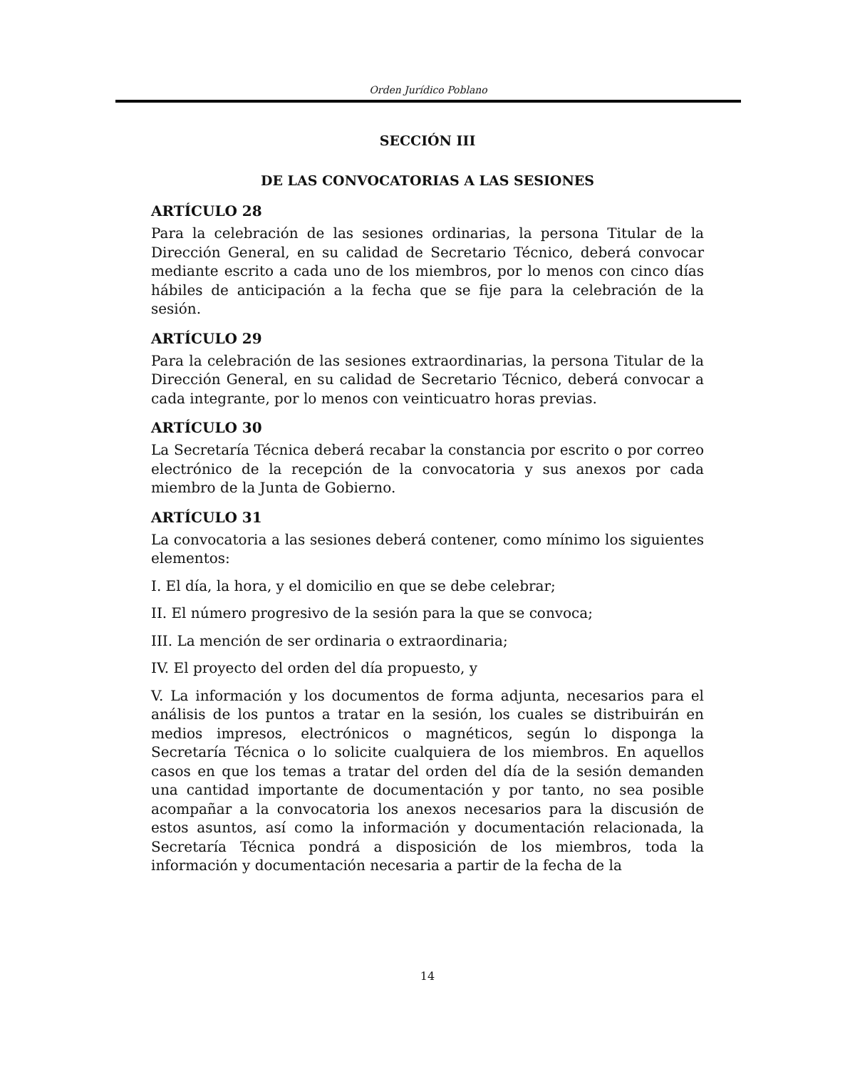Orden Jurídico Poblano
SECCIÓN III
DE LAS CONVOCATORIAS A LAS SESIONES
ARTÍCULO 28
Para la celebración de las sesiones ordinarias, la persona Titular de la Dirección General, en su calidad de Secretario Técnico, deberá convocar mediante escrito a cada uno de los miembros, por lo menos con cinco días hábiles de anticipación a la fecha que se fije para la celebración de la sesión.
ARTÍCULO 29
Para la celebración de las sesiones extraordinarias, la persona Titular de la Dirección General, en su calidad de Secretario Técnico, deberá convocar a cada integrante, por lo menos con veinticuatro horas previas.
ARTÍCULO 30
La Secretaría Técnica deberá recabar la constancia por escrito o por correo electrónico de la recepción de la convocatoria y sus anexos por cada miembro de la Junta de Gobierno.
ARTÍCULO 31
La convocatoria a las sesiones deberá contener, como mínimo los siguientes elementos:
I. El día, la hora, y el domicilio en que se debe celebrar;
II. El número progresivo de la sesión para la que se convoca;
III. La mención de ser ordinaria o extraordinaria;
IV. El proyecto del orden del día propuesto, y
V. La información y los documentos de forma adjunta, necesarios para el análisis de los puntos a tratar en la sesión, los cuales se distribuirán en medios impresos, electrónicos o magnéticos, según lo disponga la Secretaría Técnica o lo solicite cualquiera de los miembros. En aquellos casos en que los temas a tratar del orden del día de la sesión demanden una cantidad importante de documentación y por tanto, no sea posible acompañar a la convocatoria los anexos necesarios para la discusión de estos asuntos, así como la información y documentación relacionada, la Secretaría Técnica pondrá a disposición de los miembros, toda la información y documentación necesaria a partir de la fecha de la
14